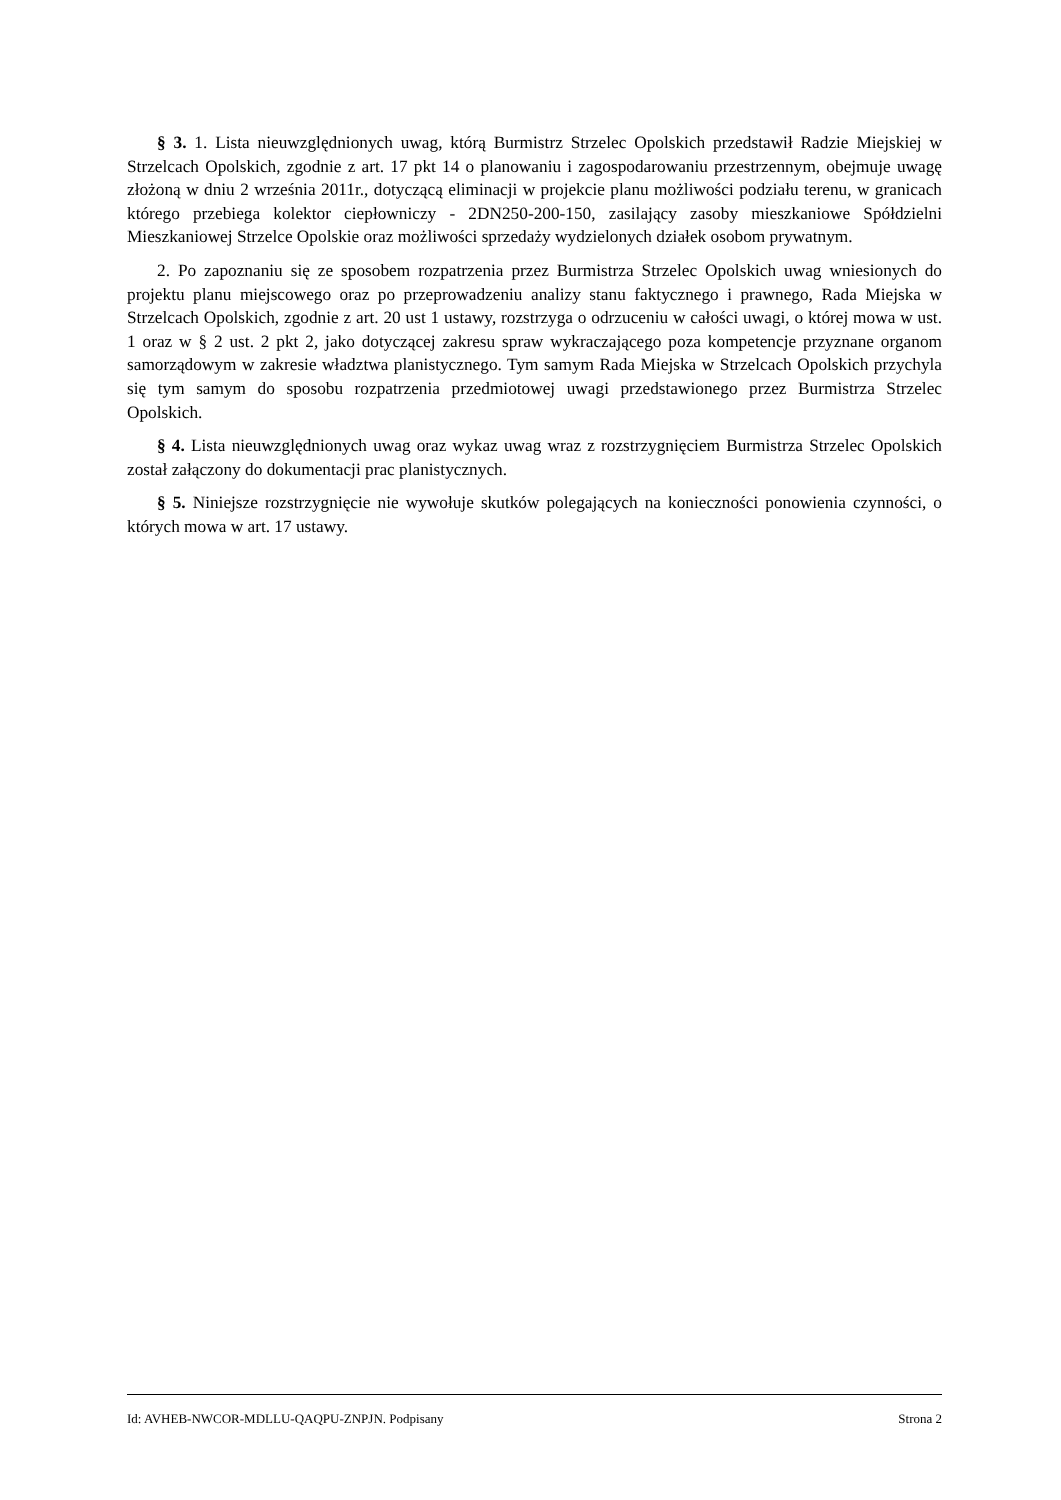§ 3. 1. Lista nieuwzględnionych uwag, którą Burmistrz Strzelec Opolskich przedstawił Radzie Miejskiej w Strzelcach Opolskich, zgodnie z art. 17 pkt 14 o planowaniu i zagospodarowaniu przestrzennym, obejmuje uwagę złożoną w dniu 2 września 2011r., dotyczącą eliminacji w projekcie planu możliwości podziału terenu, w granicach którego przebiega kolektor ciepłowniczy - 2DN250-200-150, zasilający zasoby mieszkaniowe Spółdzielni Mieszkaniowej Strzelce Opolskie oraz możliwości sprzedaży wydzielonych działek osobom prywatnym.
2. Po zapoznaniu się ze sposobem rozpatrzenia przez Burmistrza Strzelec Opolskich uwag wniesionych do projektu planu miejscowego oraz po przeprowadzeniu analizy stanu faktycznego i prawnego, Rada Miejska w Strzelcach Opolskich, zgodnie z art. 20 ust 1 ustawy, rozstrzyga o odrzuceniu w całości uwagi, o której mowa w ust. 1 oraz w § 2 ust. 2 pkt 2, jako dotyczącej zakresu spraw wykraczającego poza kompetencje przyznane organom samorządowym w zakresie władztwa planistycznego. Tym samym Rada Miejska w Strzelcach Opolskich przychyla się tym samym do sposobu rozpatrzenia przedmiotowej uwagi przedstawionego przez Burmistrza Strzelec Opolskich.
§ 4. Lista nieuwzględnionych uwag oraz wykaz uwag wraz z rozstrzygnięciem Burmistrza Strzelec Opolskich został załączony do dokumentacji prac planistycznych.
§ 5. Niniejsze rozstrzygnięcie nie wywołuje skutków polegających na konieczności ponowienia czynności, o których mowa w art. 17 ustawy.
Id: AVHEB-NWCOR-MDLLU-QAQPU-ZNPJN. Podpisany Strona 2